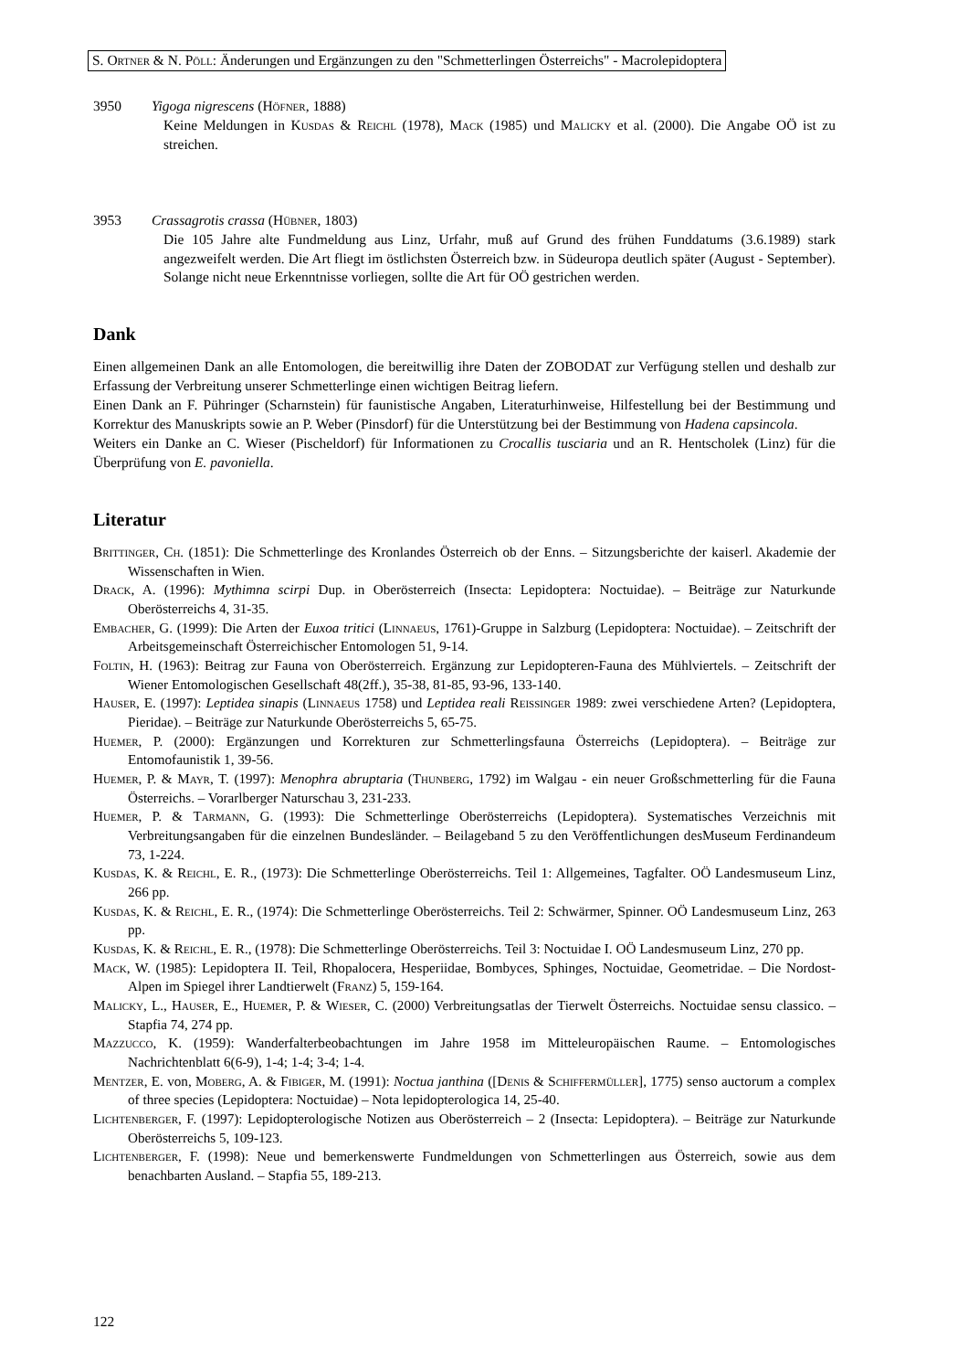S. Ortner & N. Pöll: Änderungen und Ergänzungen zu den "Schmetterlingen Österreichs" - Macrolepidoptera
3950 Yigoga nigrescens (Höfner, 1888)
Keine Meldungen in Kusdas & Reichl (1978), Mack (1985) und Malicky et al. (2000). Die Angabe OÖ ist zu streichen.
3953 Crassagrotis crassa (Hübner, 1803)
Die 105 Jahre alte Fundmeldung aus Linz, Urfahr, muß auf Grund des frühen Funddatums (3.6.1989) stark angezweifelt werden. Die Art fliegt im östlichsten Österreich bzw. in Südeuropa deutlich später (August - September). Solange nicht neue Erkenntnisse vorliegen, sollte die Art für OÖ gestrichen werden.
Dank
Einen allgemeinen Dank an alle Entomologen, die bereitwillig ihre Daten der ZOBODAT zur Verfügung stellen und deshalb zur Erfassung der Verbreitung unserer Schmetterlinge einen wichtigen Beitrag liefern.
Einen Dank an F. Pühringer (Scharnstein) für faunistische Angaben, Literaturhinweise, Hilfestellung bei der Bestimmung und Korrektur des Manuskripts sowie an P. Weber (Pinsdorf) für die Unterstützung bei der Bestimmung von Hadena capsincola.
Weiters ein Danke an C. Wieser (Pischeldorf) für Informationen zu Crocallis tusciaria und an R. Hentscholek (Linz) für die Überprüfung von E. pavoniella.
Literatur
Brittinger, Ch. (1851): Die Schmetterlinge des Kronlandes Österreich ob der Enns. – Sitzungsberichte der kaiserl. Akademie der Wissenschaften in Wien.
Drack, A. (1996): Mythimna scirpi Dup. in Oberösterreich (Insecta: Lepidoptera: Noctuidae). – Beiträge zur Naturkunde Oberösterreichs 4, 31-35.
Embacher, G. (1999): Die Arten der Euxoa tritici (Linnaeus, 1761)-Gruppe in Salzburg (Lepidoptera: Noctuidae). – Zeitschrift der Arbeitsgemeinschaft Österreichischer Entomologen 51, 9-14.
Foltin, H. (1963): Beitrag zur Fauna von Oberösterreich. Ergänzung zur Lepidopteren-Fauna des Mühlviertels. – Zeitschrift der Wiener Entomologischen Gesellschaft 48(2ff.), 35-38, 81-85, 93-96, 133-140.
Hauser, E. (1997): Leptidea sinapis (Linnaeus 1758) und Leptidea reali Reissinger 1989: zwei verschiedene Arten? (Lepidoptera, Pieridae). – Beiträge zur Naturkunde Oberösterreichs 5, 65-75.
Huemer, P. (2000): Ergänzungen und Korrekturen zur Schmetterlingsfauna Österreichs (Lepidoptera). – Beiträge zur Entomofaunistik 1, 39-56.
Huemer, P. & Mayr, T. (1997): Menophra abruptaria (Thunberg, 1792) im Walgau - ein neuer Großschmetterling für die Fauna Österreichs. – Vorarlberger Naturschau 3, 231-233.
Huemer, P. & Tarmann, G. (1993): Die Schmetterlinge Oberösterreichs (Lepidoptera). Systematisches Verzeichnis mit Verbreitungsangaben für die einzelnen Bundesländer. – Beilageband 5 zu den Veröffentlichungen desMuseum Ferdinandeum 73, 1-224.
Kusdas, K. & Reichl, E. R., (1973): Die Schmetterlinge Oberösterreichs. Teil 1: Allgemeines, Tagfalter. OÖ Landesmuseum Linz, 266 pp.
Kusdas, K. & Reichl, E. R., (1974): Die Schmetterlinge Oberösterreichs. Teil 2: Schwärmer, Spinner. OÖ Landesmuseum Linz, 263 pp.
Kusdas, K. & Reichl, E. R., (1978): Die Schmetterlinge Oberösterreichs. Teil 3: Noctuidae I. OÖ Landesmuseum Linz, 270 pp.
Mack, W. (1985): Lepidoptera II. Teil, Rhopalocera, Hesperiidae, Bombyces, Sphinges, Noctuidae, Geometridae. – Die Nordost-Alpen im Spiegel ihrer Landtierwelt (Franz) 5, 159-164.
Malicky, L., Hauser, E., Huemer, P. & Wieser, C. (2000) Verbreitungsatlas der Tierwelt Österreichs. Noctuidae sensu classico. – Stapfia 74, 274 pp.
Mazzucco, K. (1959): Wanderfalterbeobachtungen im Jahre 1958 im Mitteleuropäischen Raume. – Entomologisches Nachrichtenblatt 6(6-9), 1-4; 1-4; 3-4; 1-4.
Mentzer, E. von, Moberg, A. & Fibiger, M. (1991): Noctua janthina ([Denis & Schiffermüller], 1775) senso auctorum a complex of three species (Lepidoptera: Noctuidae) – Nota lepidopterologica 14, 25-40.
Lichtenberger, F. (1997): Lepidopterologische Notizen aus Oberösterreich – 2 (Insecta: Lepidoptera). – Beiträge zur Naturkunde Oberösterreichs 5, 109-123.
Lichtenberger, F. (1998): Neue und bemerkenswerte Fundmeldungen von Schmetterlingen aus Österreich, sowie aus dem benachbarten Ausland. – Stapfia 55, 189-213.
122